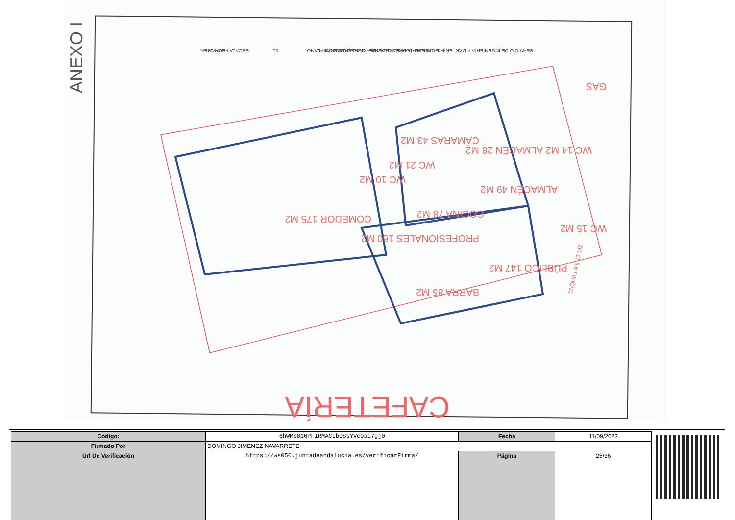COMEDOR 175 M2
PROFESIONALES 160 M2
PÚBLICO 147 M2
COCINA 78 M2
ALMACÉN 49 M2
BARRA 85 M2
CÁMARAS 43 M2
ALMACÉN 28 M2
WC 14 M2
WC 15 M2
WC 21 M2
WC 10 M2
GAS
CAFETERÍA
TAQUILLAS 13 M2
ANEXO I
SERVICIO DE INGENIERÍA Y MANTENIMIENTO CHT TORRECÁRDENAS
CAFETERÍA URBANIZACIÓN TORRECÁRDENAS
SERVICIO SITUACIÓN PLANO
01
ESCALA FECHA REF.
JUN-18
| Código: | 6hWMS816PFIRMACIb9SsYVc9ai7gj0 | Fecha | 11/09/2023 |
| Firmado Por | DOMINGO JIMENEZ NAVARRETE | | |
| Url De Verificación | https://ws050.juntadeandalucia.es/verificarFirma/ | Página | 25/36 |